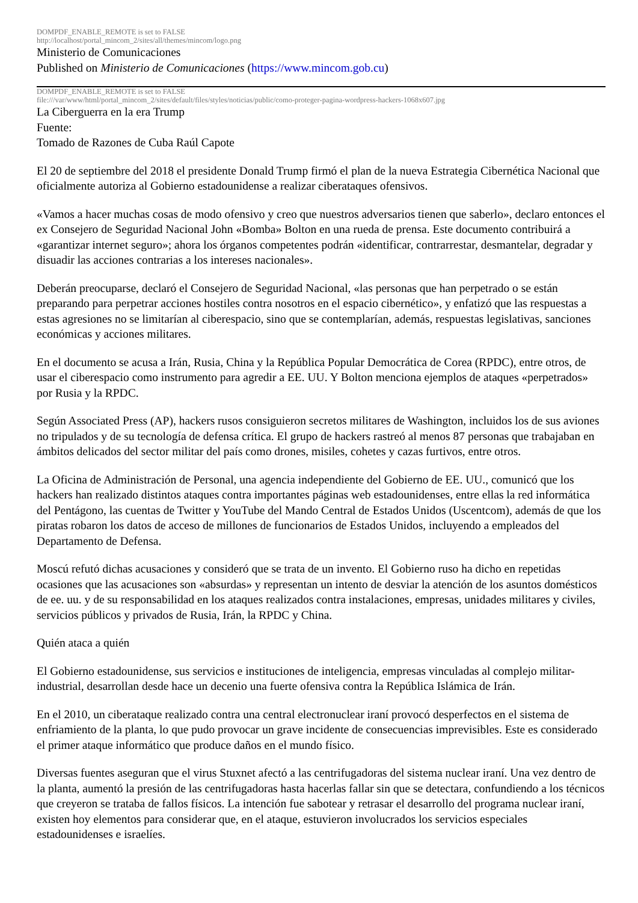DOMPDF_ENABLE_REMOTE is set to FALSE
http://localhost/portal_mincom_2/sites/all/themes/mincom/logo.png
Ministerio de Comunicaciones
Published on Ministerio de Comunicaciones (https://www.mincom.gob.cu)
DOMPDF_ENABLE_REMOTE is set to FALSE
file:///var/www/html/portal_mincom_2/sites/default/files/styles/noticias/public/como-proteger-pagina-wordpress-hackers-1068x607.jpg
La Ciberguerra en la era Trump
Fuente:
Tomado de Razones de Cuba Raúl Capote
El 20 de septiembre del 2018 el presidente Donald Trump firmó el plan de la nueva Estrategia Cibernética Nacional que oficialmente autoriza al Gobierno estadounidense a realizar ciberataques ofensivos.
«Vamos a hacer muchas cosas de modo ofensivo y creo que nuestros adversarios tienen que saberlo», declaro entonces el ex Consejero de Seguridad Nacional John «Bomba» Bolton en una rueda de prensa. Este documento contribuirá a «garantizar internet seguro»; ahora los órganos competentes podrán «identificar, contrarrestar, desmantelar, degradar y disuadir las acciones contrarias a los intereses nacionales».
Deberán preocuparse, declaró el Consejero de Seguridad Nacional, «las personas que han perpetrado o se están preparando para perpetrar acciones hostiles contra nosotros en el espacio cibernético», y enfatizó que las respuestas a estas agresiones no se limitarían al ciberespacio, sino que se contemplarían, además, respuestas legislativas, sanciones económicas y acciones militares.
En el documento se acusa a Irán, Rusia, China y la República Popular Democrática de Corea (RPDC), entre otros, de usar el ciberespacio como instrumento para agredir a EE. UU. Y Bolton menciona ejemplos de ataques «perpetrados» por Rusia y la RPDC.
Según Associated Press (AP), hackers rusos consiguieron secretos militares de Washington, incluidos los de sus aviones no tripulados y de su tecnología de defensa crítica. El grupo de hackers rastreó al menos 87 personas que trabajaban en ámbitos delicados del sector militar del país como drones, misiles, cohetes y cazas furtivos, entre otros.
La Oficina de Administración de Personal, una agencia independiente del Gobierno de EE. UU., comunicó que los hackers han realizado distintos ataques contra importantes páginas web estadounidenses, entre ellas la red informática del Pentágono, las cuentas de Twitter y YouTube del Mando Central de Estados Unidos (Uscentcom), además de que los piratas robaron los datos de acceso de millones de funcionarios de Estados Unidos, incluyendo a empleados del Departamento de Defensa.
Moscú refutó dichas acusaciones y consideró que se trata de un invento. El Gobierno ruso ha dicho en repetidas ocasiones que las acusaciones son «absurdas» y representan un intento de desviar la atención de los asuntos domésticos de ee. uu. y de su responsabilidad en los ataques realizados contra instalaciones, empresas, unidades militares y civiles, servicios públicos y privados de Rusia, Irán, la RPDC y China.
Quién ataca a quién
El Gobierno estadounidense, sus servicios e instituciones de inteligencia, empresas vinculadas al complejo militar-industrial, desarrollan desde hace un decenio una fuerte ofensiva contra la República Islámica de Irán.
En el 2010, un ciberataque realizado contra una central electronuclear iraní provocó desperfectos en el sistema de enfriamiento de la planta, lo que pudo provocar un grave incidente de consecuencias imprevisibles. Este es considerado el primer ataque informático que produce daños en el mundo físico.
Diversas fuentes aseguran que el virus Stuxnet afectó a las centrifugadoras del sistema nuclear iraní. Una vez dentro de la planta, aumentó la presión de las centrifugadoras hasta hacerlas fallar sin que se detectara, confundiendo a los técnicos que creyeron se trataba de fallos físicos. La intención fue sabotear y retrasar el desarrollo del programa nuclear iraní, existen hoy elementos para considerar que, en el ataque, estuvieron involucrados los servicios especiales estadounidenses e israelíes.